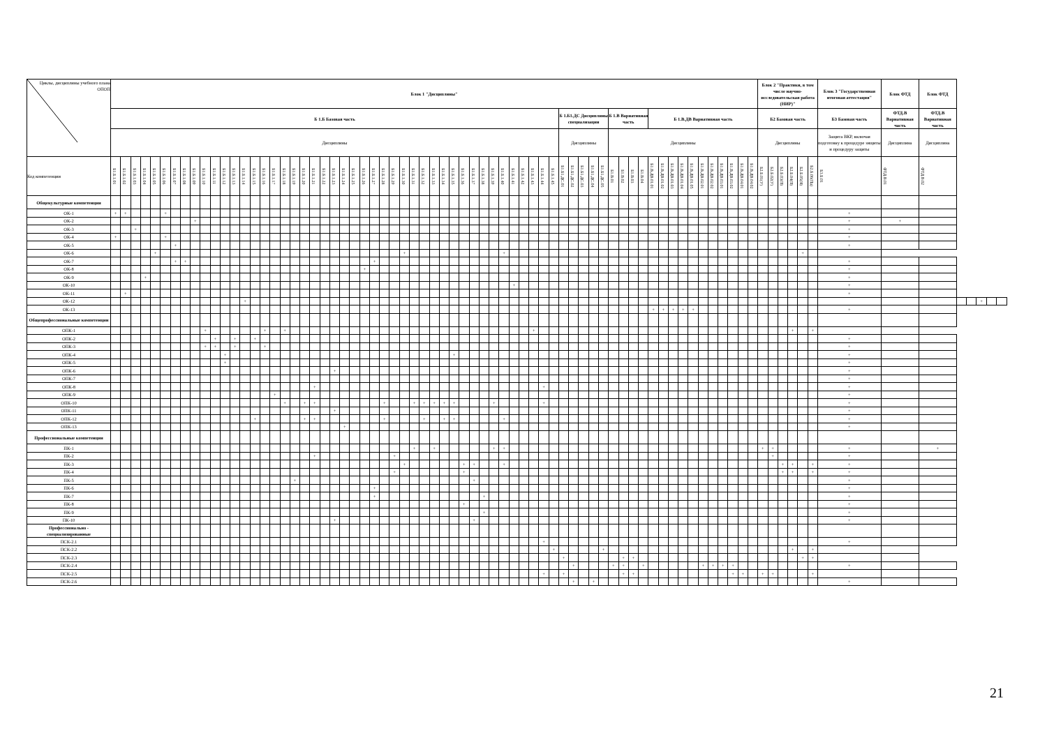| Циклы, дисциплины учебного плана ОПОП | Блок 1 "Дисциплины" | | | | | | | | | | | | | | | | | | | | | | | | | | | | | | | | | | | | | | | | | | | | | | | | | | | | | | | | | | | | | | | | | Блок 2 "Практики, в том числе научно-исследовательская работа (НИР)" | | | | | | Блок 3 "Государственная итоговая аттестация" | Блок ФТД | Блок ФТД | | | | | |
| | Б 1.Б Базовая часть | | | | | | | | | | | | | | | | | | | | | | | | | | | | | | | | | | | | | | | | | | | | | Б 1.Б1.ДС Дисциплины специализации | | | | | Б 1.В Вариативная часть | | | | Б 1.В.ДВ Вариативная часть | | | | | | | | | | | Б2 Базовая часть | | | | | | Б3 Базовая часть | ФТД.В Вариативная часть | ФТД.В Вариативная часть | | | | | |
| | Дисциплины | | | | | | | | | | | | | | | | | | | | | | | | | | | | | | | | | | | | | | | | | | | | | Дисциплины | | | | | Дисциплины | | | | | | | | | | | | | | | Дисциплины | | | | | | Защита ВКР, включая подготовку к процедуре зищиты и процедуру защиты | Дисциплина | Дисциплина | | | | | |
| Код компетенции | Б1.Б.1.01 | Б1.Б.1.02 | Б1.Б.1.03 | Б1.Б.1.04 | Б1.Б.1.05 | Б1.Б.1.06 | Б1.Б.1.07 | Б1.Б.1.08 | Б1.Б.1.09 | Б1.Б.1.10 | Б1.Б.1.11 | Б1.Б.1.12 | Б1.Б.1.13 | Б1.Б.1.14 | Б1.Б.1.15 | Б1.Б.1.16 | Б1.Б.1.17 | Б1.Б.1.18 | Б1.Б.1.19 | Б1.Б.1.20 | Б1.Б.1.21 | Б1.Б.1.22 | Б1.Б.1.23 | Б1.Б.1.24 | Б1.Б.1.25 | Б1.Б.1.26 | Б1.Б.1.27 | Б1.Б.1.28 | Б1.Б.1.29 | Б1.Б.1.30 | Б1.Б.1.31 | Б1.Б.1.32 | Б1.Б.1.33 | Б1.Б.1.34 | Б1.Б.1.35 | Б1.Б.1.36 | Б1.Б.1.37 | Б1.Б.1.38 | Б1.Б.1.39 | Б1.Б.1.40 | Б1.Б.1.41 | Б1.Б.1.42 | Б1.Б.1.43 | Б1.Б.1.44 | Б1.Б.1.45 | Б1.Б1.ДС.01 | Б1.Б1.ДС.02 | Б1.Б1.ДС.03 | Б1.Б1.ДС.04 | Б1.Б1.ДС.05 | Б1.В.01 | Б1.В.02 | Б1.В.03 | Б1.В.04 | Б1.В.ДВ.01.01 | Б1.В.ДВ.01.02 | Б1.В.ДВ.01.03 | Б1.В.ДВ.01.04 | Б1.В.ДВ.01.05 | Б1.В.ДВ.02.01 | Б1.В.ДВ.02.02 | Б1.В.ДВ.03.01 | Б1.В.ДВ.03.02 | Б1.В.ДВ.04.01 | Б1.В.ДВ.04.02 | Б2.Б.01(У) | Б2.Б.02(У) | Б2.Б.03(П) | Б2.Б.04(П) | Б2.Б.05(Н) | Б2.Б.06(Пд) | Б3.Б.01 | ФТД.В.01 | ФТД.В.02 | | | | | |
| Общекультурные компетенции | | | | | | | | | | | | | | | | | | | | | | | | | | | | | | | | | | | | | | | | | | | | | | | | | | | | | | | | | | | | | | | | | | | | | | | | | | | | | | | |
| ОК-1 | + | + | | | | + | | | | | | | | | | | | | | | | | | | | | | | | | | | | | | | | | | | | | | | | | | | | | | | | | | | | | | | | | | | | | | | | | | + | | | | | | | |
| ОК-2 | | | | | | | | | + | | | | | | | | | | | | | | | | | | | | | | | | | | | | | | | | | | | | | | | | | | | | | | | | | | | | | | | | | | | | | | | + | + | | | | | | |
| ОК-3 | | | + | | | | | | | | | | | | | | | | | | | | | | | | | | | | | | | | | | | | | | | | | | | | | | | | | | | | | | | | | | | | | | | | | | | | | + | | | | | | | |
| ОК-4 | + | | | | | + | | | | | | | | | | | | | | | | | | | | | | | | | | | | | | | | | | | | | | | | | | | | | | | | | | | | | | | | | | | | | | | | | | + | | | | | | | |
| ОК-5 | | | | | | | + | | | | | | | | | | | | | | | | | | | | | | | | | | | | | | | | | | | | | | | | | | | | | | | | | | | | | | | | | | | | | | | | | + | | | | | | | |
| ОК-6 | | | | | + | | | | | | | | | | | | | | | | | | | | | | | | | + | | | | | | | | | | + | | | | | | | | | | | | | | | | | | | | | | | | | | | | | | + | | | | | | | | | |
| ОК-7 | | | | | | | + | + | | | | | | | | | | | | | | | | | | | + | | | | | | | | | | | | | | | | | | | | | | | | | | | | | | | | | | | | | | | | | | | | | + | | | | | | | |
| ОК-8 | | | | | | | | | | | | | | | | | | | | | | | | | | + | | | | | | | | | | | | | | | | | | | | | | | | | | | | | | | | | | | | | | | | | | | | | | + | | | | | | | |
| ОК-9 | | | | + | | | | | | | | | | | | | | | | | | | | | | | | | | | | | | | | | | | | | | | | | | | | | | | | | | | | | | | | | | | | | | | | | | | | + | | | | | | | |
| ОК-10 | | | | | | | | | | | | | | | | | | | | | | | | | | | | | | | | | | | | | | | | | + | | | | | | | | | | | | | | | | | | | | | | | | | | | | | | | + | | | | | | | |
| ОК-11 | | + | | | | | | | | | | | | | | | | | | | | | | | | | | | | | | | | | | | | | | | | | | | | | | | | | | | | | | | | | | | | | | | | | | | | | | + | | | | | | | |
| ОК-12 | | | | | | | | | | | | | | + | | | | | | | | | | | | | | | | | | | | | | | | | | | | | | | | | | | | | | | | | | | | | | | | | | | | | | | | | | | | | | | + | | |
| ОК-13 | | | | | | | | | | | | | | | | | | | | | | | | | | | | | | | | | | | | | | | | | | | | | | | | | | | | | | | + | + | + | + | + | | | | | | | | | | | | | + | | | | | | | |
| Общепрофессиональные компетенции | | | | | | | | | | | | | | | | | | | | | | | | | | | | | | | | | | | | | | | | | | | | | | | | | | | | | | | | | | | | | | | | | | | | | | | | | | | | | | | |
| ОПК-1 | | | | | | | | | | + | | | | | | + | | + | | | | | | | | | | | | | | | | | | | | | | | | | + | | | | | | | | | | | | | | | | | | | | | | | | | | + | | + | | | | | | | | |
| ОПК-2 | | | | | | | | | | | + | | + | | + | | | | | | | | | | | | | | | | | | | | | | | | | | | | | | | | | | | | | | | | | | | | | | | | | | | | | | | | | + | | | | | | | |
| ОПК-3 | | | | | | | | | | + | + | | + | | | + | | | | | | | | | | | | | | | | | | | | | | | | | | | | | | | | | | | | | | | | | | | | | | | | | | | | | | | | + | | | | | | | |
| ОПК-4 | | | | | | | | | | | | + | | | | | | | | | | | | | | | | | | | | | | | + | | | | | | | | | | | | | | | | | | | | | | | | | | | | | | | | | | | | | + | | | | | | | |
| ОПК-5 | | | | | | | | | | | | + | | | | | | | | | | | | | | | | | | | | | | | | | | | | | | | | | | | | | | | | | | | | | | | | | | | | | | | | | | | | + | | | | | | | |
| ОПК-6 | | | | | | | | | | | | | | | | | | | | | | | + | | | | | | | | | | | | | | | | | | | | | | | | | | | | | | | | | | | | | | | | | | | | | | | | | + | | | | | | | |
| ОПК-7 | | | | | | | | | | | | | | | | | | | | | | | | | | | | | | | | | | | | | | | | | | | | | | | | | | | | | | | | | | | | | | | | | | | | | | | | + | | | | | | | |
| ОПК-8 | | | | | | | | | | | | | | | | | | | | | + | | | | | | | | | | | | | | | | | | | | | | | + | | | | | | | | | | | | | | | | | | | | | | | | | | | | + | | | | | | | |
| ОПК-9 | | | | | | | | | | | | | | | | | + | | | | | | | | | | | | | | | | | | | | | | | | | | | | | | | | | | | | | | | | | | | | | | | | | | | | | | | + | | | | | | | |
| ОПК-10 | | | | | | | | | | | | | | | | | | + | | + | + | | | | | | | + | | | + | + | + | + | + | | | | + | | | | | + | | | | | | | | | | | | | | | | | | | | | | | | | | | | + | | | | | | | |
| ОПК-11 | | | | | | | | | | | | | | | | | | | | | | | + | | | | | | | | | | | | | | | | | | | | | | | | | | | | | | | | | | | | | | | | | | | | | | | | | + | | | | | | | |
| ОПК-12 | | | | | | | | | | | | | | | + | | | | | + | + | | | | | | | + | | | | + | | + | + | | | | | + | | | | | | | | | | | | | | | | | | | | | | | | | | | | | | | | + | | | | | | | |
| ОПК-13 | | | | | | | | | | | | | | | | | | | | | | | | + | | | | | | | | | | | | | | | | | | | | | | | | | | | | | | | | | | | | | | | | | | | | | | | | + | | | | | | | |
| Профессиональные компетенции | | | | | | | | | | | | | | | | | | | | | | | | | | | | | | | | | | | | | | | | | | | | | | | | | | | | | | | | | | | | | | | | | | | | | | | | | | | | | | | |
| ПК-1 | | | | | | | | | | | | | | | | | | | | | | | | | | | | | | | + | | + | | | | | | + | + | | | | | | | | | | | | | | | | | | | | | | | | | | + | + | | | | | + | | + | | | | | |
| ПК-2 | | | | | | | | | | | | | | | | | | | | | + | | | | | | | | + | | | | | | | | | | | | | | | | | | | | | | | | | | | | | | | | | | | | | | + | | | | | + | | | | | | | |
| ПК-3 | | | | | | | | | | | | | | | | | | | | | | | | | | | | | | + | | | | | | + | + | | | + | | | | | | | | | | | | | | | | | | | | | | | | | | | | + | + | | + | + | | | | | | | |
| ПК-4 | | | | | | | | | | | | | | | | | | | | | | | | | | | | | + | | | | | | | + | | | | | | | | | | | | | | | | | | | | | | | | | | | | | | | | + | + | | + | + | | | | | | | |
| ПК-5 | | | | | | | | | | | | | | | | | | | + | | | | | | | | | | | | | | | | | | + | | | | | | | | | | | | | | | | | | | | | | | | | | | | | | | | | | | + | | | | | | | |
| ПК-6 | | | | | | | | | | | | | | | | | | | | | | | | | | | + | | | | | | | | | | | | | | | | | | | | | | | | | | | | | | | | | | | | | | | | | | | | | + | | | | | | | |
| ПК-7 | | | | | | | | | | | | | | | | | | | | | | | | | | | + | | | | | | | | | | | + | | | | | | | | | | | | | | | | | | | | | | | | | | | | | | | | | | + | | | | | | | |
| ПК-8 | | | | | | | | | | | | | | | | | | | | | | | | | | | | | | | | | | | | + | | | | | | | | | | | | | | | | | | | | | | | | | | | | | | | | | | | | + | | | | | | | |
| ПК-9 | | | | | | | | | | | | | | | | | | | | | | | | | | | | | | | | | | | | | | + | | | | | | | | | | | | | | | | | | | | | | | | | | | | | | | | | | + | | | | | | | |
| ПК-10 | | | | | | | | | | | | | | | | | | | | | | | + | | | | | | | | | | | | | | + | | | | | | | | | | | | | | | | | | | | | | | | | | | | | | | | | | | + | | | | | | | |
| Профессионально - специализированные | | | | | | | | | | | | | | | | | | | | | | | | | | | | | | | | | | | | | | | | | | | | | | | | | | | | | | | | | | | | | | | | | | | | | | | | | | | | | | | |
| ПСК-2.1 | | | | | | | | | | | | | | | | | | | | | | | | | | | | | | | | | | | | | | | | | | | | + | | | | | | | | | | | | | | | | | | | | | | | | | | | | + | | | | | | | |
| ПСК-2.2 | | | | | | | | | | | | | | | | | | | | | | | | | | | | | | | | | | | | | | | | | | | | | + | | | | | + | | | | | | | | | | | | | | | | | | | + | | + | | | | | | | | |
| ПСК-2.3 | | | | | | | | | | | | | | | | | | | | | | | | | | | | | | | | | | | | | | | | | | | | | | + | | | | | | + | + | | | | | | | | | | | | | | | | | + | + | | | | | | | | |
| ПСК-2.4 | | | | | | | | | | | | | | | | | | | | | | | | | | | | | | | | | | | | | | | | | | | | | | | + | | | | + | + | | + | | | | | | + | + | + | + | | | | | | | | | + | | | | | | | |
| ПСК-2.5 | | | | | | | | | | | | | | | | | | | | | | | | | | | | | | | | | | | | | | | | | | | | + | | + | | | | | | + | + | | | | | | | | | | + | + | | + | + | | | | + | | | | | | | | |
| ПСК-2.6 | | | | | | | | | | | | | | | | | | | | | | | | | | | | | | | | | | | | | | | | | | | | | | | + | | + | | | | | | | | | | | | | | | | | | | | | | | + | | | | | | | |
21